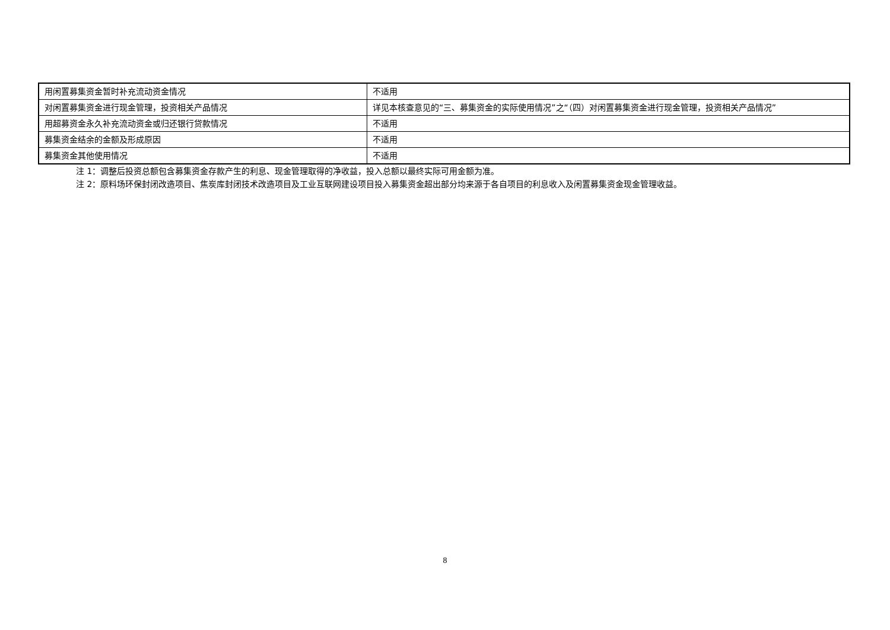| 用闲置募集资金暂时补充流动资金情况 | 不适用 |
| 对闲置募集资金进行现金管理，投资相关产品情况 | 详见本核查意见的“三、募集资金的实际使用情况”之“（四）对闲置募集资金进行现金管理，投资相关产品情况” |
| 用超募资金永久补充流动资金或归还银行贷款情况 | 不适用 |
| 募集资金结余的金额及形成原因 | 不适用 |
| 募集资金其他使用情况 | 不适用 |
注 1：调整后投资总额包含募集资金存款产生的利息、现金管理取得的净收益，投入总额以最终实际可用金额为准。
注 2：原料场环保封闭改造项目、焦炭库封闭技术改造项目及工业互联网建设项目投入募集资金超出部分均来源于各自项目的利息收入及闲置募集资金现金管理收益。
8